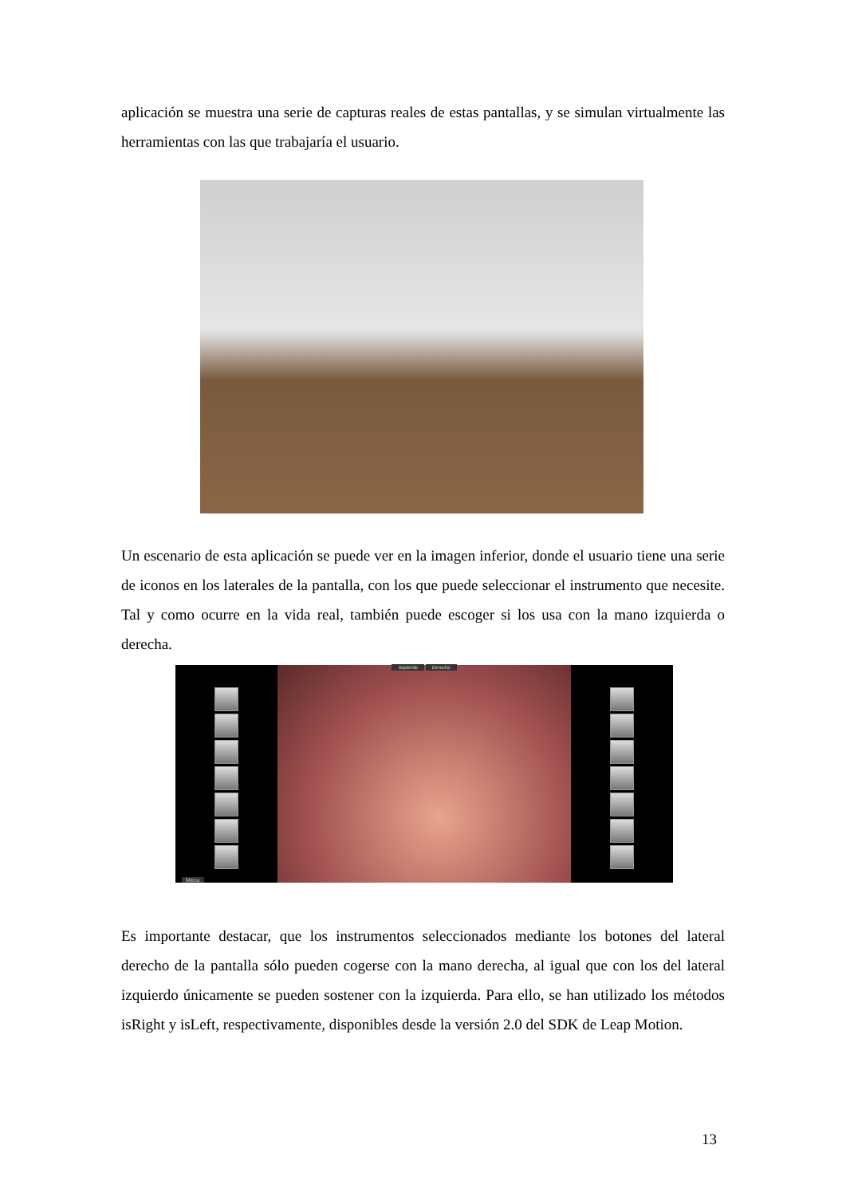aplicación se muestra una serie de capturas reales de estas pantallas, y se simulan virtualmente las herramientas con las que trabajaría el usuario.
Un escenario de esta aplicación se puede ver en la imagen inferior, donde el usuario tiene una serie de iconos en los laterales de la pantalla, con los que puede seleccionar el instrumento que necesite. Tal y como ocurre en la vida real, también puede escoger si los usa con la mano izquierda o derecha.
Menu
Izquierdo Derecho
Es importante destacar, que los instrumentos seleccionados mediante los botones del lateral derecho de la pantalla sólo pueden cogerse con la mano derecha, al igual que con los del lateral izquierdo únicamente se pueden sostener con la izquierda. Para ello, se han utilizado los métodos isRight y isLeft, respectivamente, disponibles desde la versión 2.0 del SDK de Leap Motion.
13